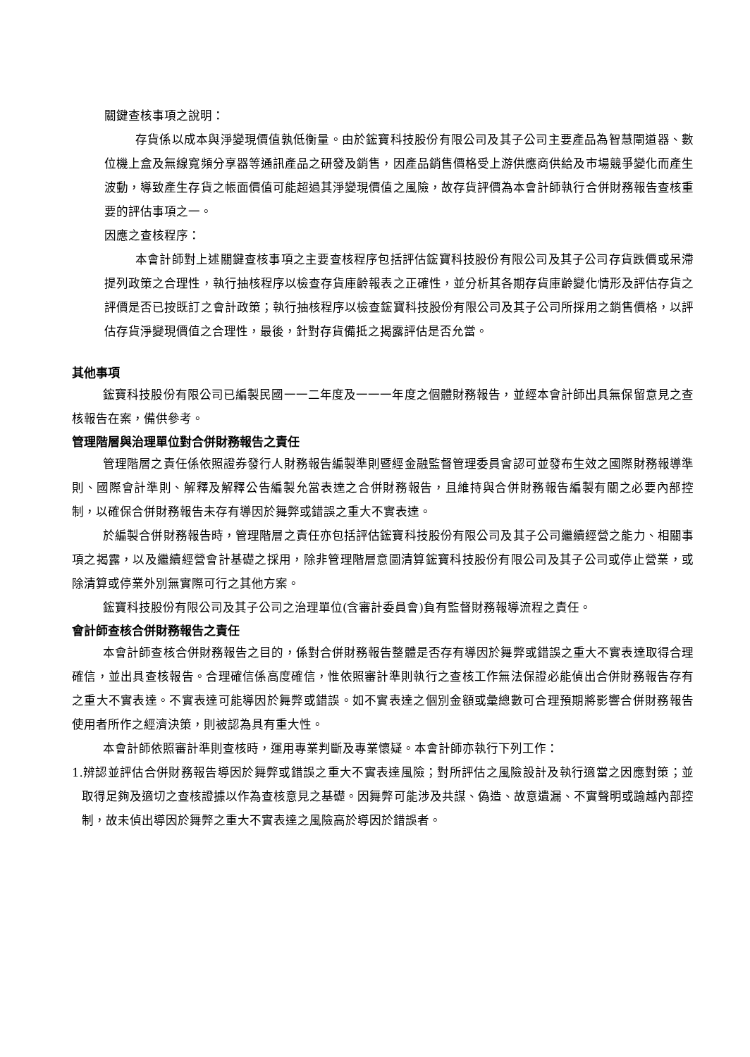關鍵查核事項之說明：
存貨係以成本與淨變現價值孰低衡量。由於鋐寶科技股份有限公司及其子公司主要產品為智慧閘道器、數位機上盒及無線寬頻分享器等通訊產品之研發及銷售，因產品銷售價格受上游供應商供給及市場競爭變化而產生波動，導致產生存貨之帳面價值可能超過其淨變現價值之風險，故存貨評價為本會計師執行合併財務報告查核重要的評估事項之一。
因應之查核程序：
本會計師對上述關鍵查核事項之主要查核程序包括評估鋐寶科技股份有限公司及其子公司存貨跌價或呆滯提列政策之合理性，執行抽核程序以檢查存貨庫齡報表之正確性，並分析其各期存貨庫齡變化情形及評估存貨之評價是否已按既訂之會計政策；執行抽核程序以檢查鋐寶科技股份有限公司及其子公司所採用之銷售價格，以評估存貨淨變現價值之合理性，最後，針對存貨備抵之揭露評估是否允當。
其他事項
鋐寶科技股份有限公司已編製民國一一二年度及一一一年度之個體財務報告，並經本會計師出具無保留意見之查核報告在案，備供參考。
管理階層與治理單位對合併財務報告之責任
管理階層之責任係依照證券發行人財務報告編製準則暨經金融監督管理委員會認可並發布生效之國際財務報導準則、國際會計準則、解釋及解釋公告編製允當表達之合併財務報告，且維持與合併財務報告編製有關之必要內部控制，以確保合併財務報告未存有導因於舞弊或錯誤之重大不實表達。
於編製合併財務報告時，管理階層之責任亦包括評估鋐寶科技股份有限公司及其子公司繼續經營之能力、相關事項之揭露，以及繼續經營會計基礎之採用，除非管理階層意圖清算鋐寶科技股份有限公司及其子公司或停止營業，或除清算或停業外別無實際可行之其他方案。
鋐寶科技股份有限公司及其子公司之治理單位(含審計委員會)負有監督財務報導流程之責任。
會計師查核合併財務報告之責任
本會計師查核合併財務報告之目的，係對合併財務報告整體是否存有導因於舞弊或錯誤之重大不實表達取得合理確信，並出具查核報告。合理確信係高度確信，惟依照審計準則執行之查核工作無法保證必能偵出合併財務報告存有之重大不實表達。不實表達可能導因於舞弊或錯誤。如不實表達之個別金額或彙總數可合理預期將影響合併財務報告使用者所作之經濟決策，則被認為具有重大性。
本會計師依照審計準則查核時，運用專業判斷及專業懷疑。本會計師亦執行下列工作：
1.辨認並評估合併財務報告導因於舞弊或錯誤之重大不實表達風險；對所評估之風險設計及執行適當之因應對策；並取得足夠及適切之查核證據以作為查核意見之基礎。因舞弊可能涉及共謀、偽造、故意遺漏、不實聲明或踰越內部控制，故未偵出導因於舞弊之重大不實表達之風險高於導因於錯誤者。